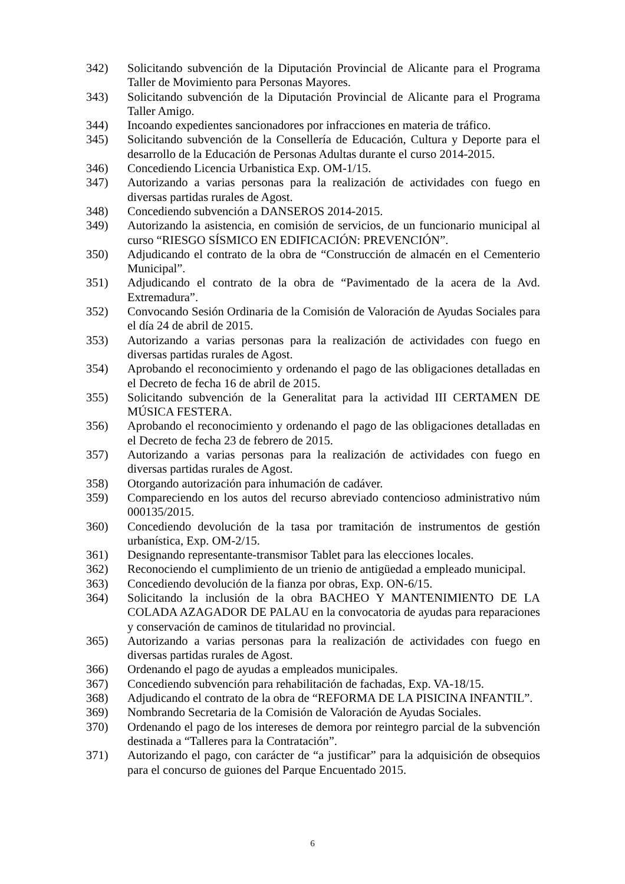342) Solicitando subvención de la Diputación Provincial de Alicante para el Programa Taller de Movimiento para Personas Mayores.
343) Solicitando subvención de la Diputación Provincial de Alicante para el Programa Taller Amigo.
344) Incoando expedientes sancionadores por infracciones en materia de tráfico.
345) Solicitando subvención de la Consellería de Educación, Cultura y Deporte para el desarrollo de la Educación de Personas Adultas durante el curso 2014-2015.
346) Concediendo Licencia Urbanistica Exp. OM-1/15.
347) Autorizando a varias personas para la realización de actividades con fuego en diversas partidas rurales de Agost.
348) Concediendo subvención a DANSEROS 2014-2015.
349) Autorizando la asistencia, en comisión de servicios, de un funcionario municipal al curso “RIESGO SÍSMICO EN EDIFICACIÓN: PREVENCIÓN”.
350) Adjudicando el contrato de la obra de “Construcción de almacén en el Cementerio Municipal”.
351) Adjudicando el contrato de la obra de “Pavimentado de la acera de la Avd. Extremadura”.
352) Convocando Sesión Ordinaria de la Comisión de Valoración de Ayudas Sociales para el día 24 de abril de 2015.
353) Autorizando a varias personas para la realización de actividades con fuego en diversas partidas rurales de Agost.
354) Aprobando el reconocimiento y ordenando el pago de las obligaciones detalladas en el Decreto de fecha 16 de abril de 2015.
355) Solicitando subvención de la Generalitat para la actividad III CERTAMEN DE MÚSICA FESTERA.
356) Aprobando el reconocimiento y ordenando el pago de las obligaciones detalladas en el Decreto de fecha 23 de febrero de 2015.
357) Autorizando a varias personas para la realización de actividades con fuego en diversas partidas rurales de Agost.
358) Otorgando autorización para inhumación de cadáver.
359) Compareciendo en los autos del recurso abreviado contencioso administrativo núm 000135/2015.
360) Concediendo devolución de la tasa por tramitación de instrumentos de gestión urbanística, Exp. OM-2/15.
361) Designando representante-transmisor Tablet para las elecciones locales.
362) Reconociendo el cumplimiento de un trienio de antigüedad a empleado municipal.
363) Concediendo devolución de la fianza por obras, Exp. ON-6/15.
364) Solicitando la inclusión de la obra BACHEO Y MANTENIMIENTO DE LA COLADA AZAGADOR DE PALAU en la convocatoria de ayudas para reparaciones y conservación de caminos de titularidad no provincial.
365) Autorizando a varias personas para la realización de actividades con fuego en diversas partidas rurales de Agost.
366) Ordenando el pago de ayudas a empleados municipales.
367) Concediendo subvención para rehabilitación de fachadas, Exp. VA-18/15.
368) Adjudicando el contrato de la obra de “REFORMA DE LA PISICINA INFANTIL”.
369) Nombrando Secretaria de la Comisión de Valoración de Ayudas Sociales.
370) Ordenando el pago de los intereses de demora por reintegro parcial de la subvención destinada a “Talleres para la Contratación”.
371) Autorizando el pago, con carácter de “a justificar” para la adquisición de obsequios para el concurso de guiones del Parque Encuentado 2015.
6